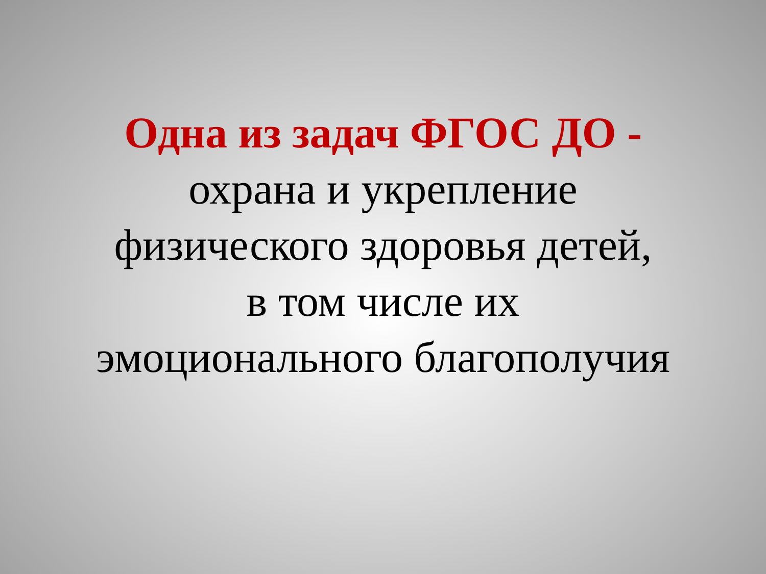Одна из задач ФГОС ДО -
охрана и укрепление
физического здоровья детей,
в том числе их
эмоционального благополучия